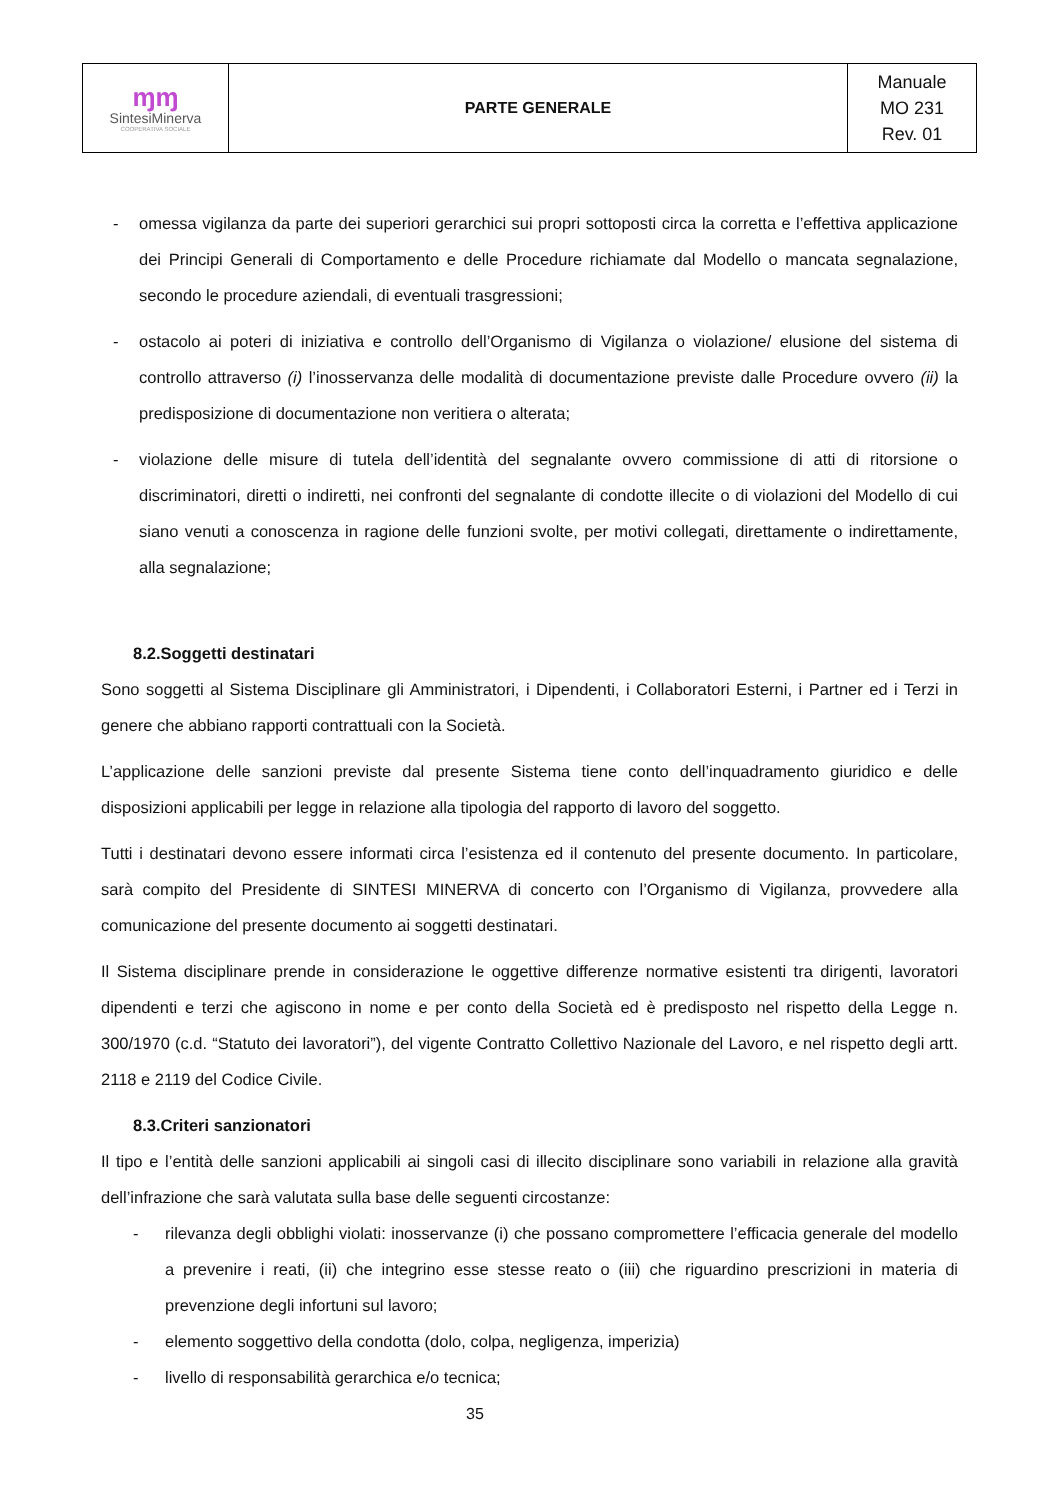| ɱɱ SintesiMinerva COOPERATIVA SOCIALE | PARTE GENERALE | Manuale MO 231 Rev. 01 |
- omessa vigilanza da parte dei superiori gerarchici sui propri sottoposti circa la corretta e l’effettiva applicazione dei Principi Generali di Comportamento e delle Procedure richiamate dal Modello o mancata segnalazione, secondo le procedure aziendali, di eventuali trasgressioni;
- ostacolo ai poteri di iniziativa e controllo dell’Organismo di Vigilanza o violazione/ elusione del sistema di controllo attraverso (i) l’inosservanza delle modalità di documentazione previste dalle Procedure ovvero (ii) la predisposizione di documentazione non veritiera o alterata;
- violazione delle misure di tutela dell’identità del segnalante ovvero commissione di atti di ritorsione o discriminatori, diretti o indiretti, nei confronti del segnalante di condotte illecite o di violazioni del Modello di cui siano venuti a conoscenza in ragione delle funzioni svolte, per motivi collegati, direttamente o indirettamente, alla segnalazione;
8.2.Soggetti destinatari
Sono soggetti al Sistema Disciplinare gli Amministratori, i Dipendenti, i Collaboratori Esterni, i Partner ed i Terzi in genere che abbiano rapporti contrattuali con la Società.
L’applicazione delle sanzioni previste dal presente Sistema tiene conto dell’inquadramento giuridico e delle disposizioni applicabili per legge in relazione alla tipologia del rapporto di lavoro del soggetto.
Tutti i destinatari devono essere informati circa l’esistenza ed il contenuto del presente documento. In particolare, sarà compito del Presidente di SINTESI MINERVA di concerto con l’Organismo di Vigilanza, provvedere alla comunicazione del presente documento ai soggetti destinatari.
Il Sistema disciplinare prende in considerazione le oggettive differenze normative esistenti tra dirigenti, lavoratori dipendenti e terzi che agiscono in nome e per conto della Società ed è predisposto nel rispetto della Legge n. 300/1970 (c.d. “Statuto dei lavoratori”), del vigente Contratto Collettivo Nazionale del Lavoro, e nel rispetto degli artt. 2118 e 2119 del Codice Civile.
8.3.Criteri sanzionatori
Il tipo e l’entità delle sanzioni applicabili ai singoli casi di illecito disciplinare sono variabili in relazione alla gravità dell’infrazione che sarà valutata sulla base delle seguenti circostanze:
- rilevanza degli obblighi violati: inosservanze (i) che possano compromettere l’efficacia generale del modello a prevenire i reati, (ii) che integrino esse stesse reato o (iii) che riguardino prescrizioni in materia di prevenzione degli infortuni sul lavoro;
- elemento soggettivo della condotta (dolo, colpa, negligenza, imperizia)
- livello di responsabilità gerarchica e/o tecnica;
35